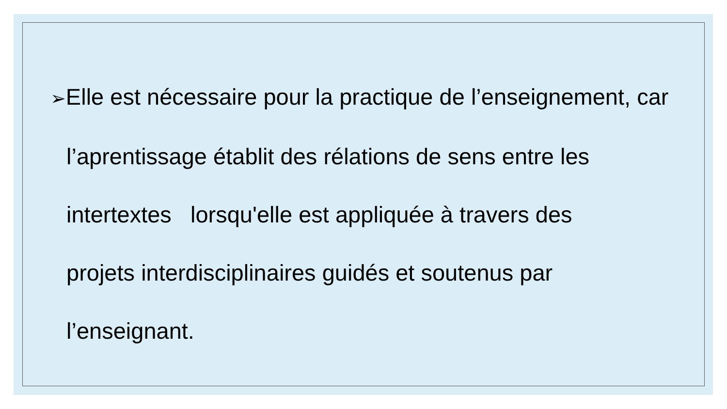➢Elle est nécessaire pour la practique de l’enseignement, car l’aprentissage établit des rélations de sens entre les intertextes lorsqu'elle est appliquée à travers des
projets interdisciplinaires guidés et soutenus par
l’enseignant.